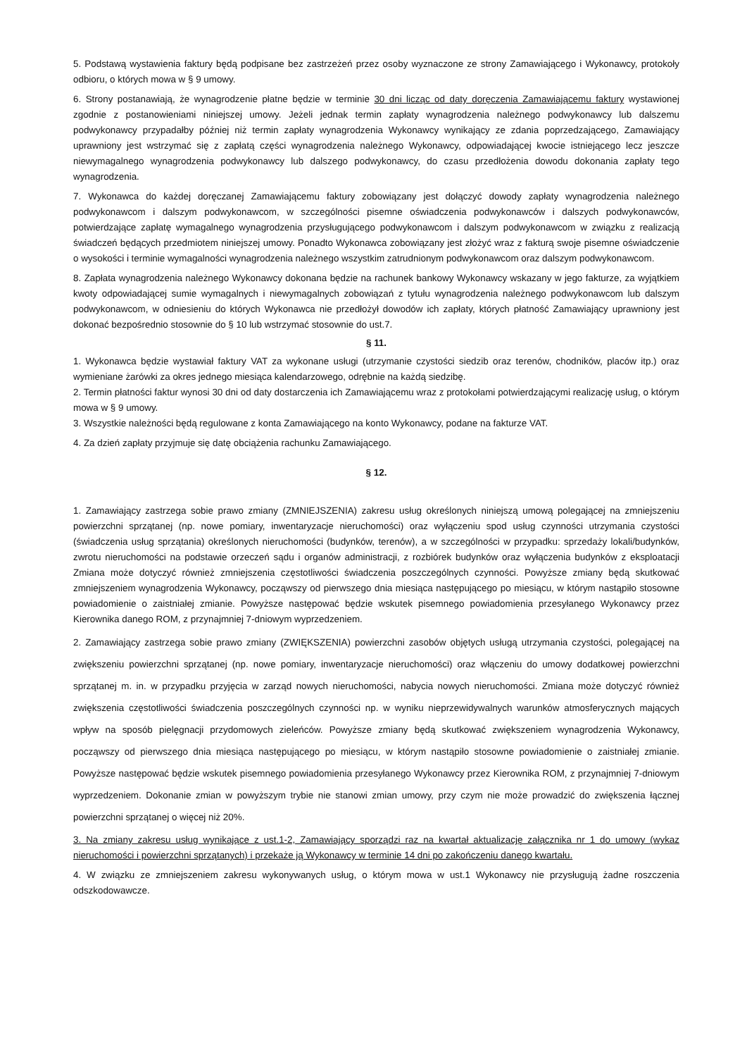5. Podstawą wystawienia faktury będą podpisane bez zastrzeżeń przez osoby wyznaczone ze strony Zamawiającego i Wykonawcy, protokoły odbioru, o których mowa w § 9 umowy.
6. Strony postanawiają, że wynagrodzenie płatne będzie w terminie 30 dni licząc od daty doręczenia Zamawiającemu faktury wystawionej zgodnie z postanowieniami niniejszej umowy. Jeżeli jednak termin zapłaty wynagrodzenia należnego podwykonawcy lub dalszemu podwykonawcy przypadałby później niż termin zapłaty wynagrodzenia Wykonawcy wynikający ze zdania poprzedzającego, Zamawiający uprawniony jest wstrzymać się z zapłatą części wynagrodzenia należnego Wykonawcy, odpowiadającej kwocie istniejącego lecz jeszcze niewymagalnego wynagrodzenia podwykonawcy lub dalszego podwykonawcy, do czasu przedłożenia dowodu dokonania zapłaty tego wynagrodzenia.
7. Wykonawca do każdej doręczanej Zamawiającemu faktury zobowiązany jest dołączyć dowody zapłaty wynagrodzenia należnego podwykonawcom i dalszym podwykonawcom, w szczególności pisemne oświadczenia podwykonawców i dalszych podwykonawców, potwierdzające zapłatę wymagalnego wynagrodzenia przysługującego podwykonawcom i dalszym podwykonawcom w związku z realizacją świadczeń będących przedmiotem niniejszej umowy. Ponadto Wykonawca zobowiązany jest złożyć wraz z fakturą swoje pisemne oświadczenie o wysokości i terminie wymagalności wynagrodzenia należnego wszystkim zatrudnionym podwykonawcom oraz dalszym podwykonawcom.
8. Zapłata wynagrodzenia należnego Wykonawcy dokonana będzie na rachunek bankowy Wykonawcy wskazany w jego fakturze, za wyjątkiem kwoty odpowiadającej sumie wymagalnych i niewymagalnych zobowiązań z tytułu wynagrodzenia należnego podwykonawcom lub dalszym podwykonawcom, w odniesieniu do których Wykonawca nie przedłożył dowodów ich zapłaty, których płatność Zamawiający uprawniony jest dokonać bezpośrednio stosownie do § 10 lub wstrzymać stosownie do ust.7.
§ 11.
1. Wykonawca będzie wystawiał faktury VAT za wykonane usługi (utrzymanie czystości siedzib oraz terenów, chodników, placów itp.) oraz wymieniane żarówki za okres jednego miesiąca kalendarzowego, odrębnie na każdą siedzibę.
2. Termin płatności faktur wynosi 30 dni od daty dostarczenia ich Zamawiającemu wraz z protokołami potwierdzającymi realizację usług, o którym mowa w § 9 umowy.
3. Wszystkie należności będą regulowane z konta Zamawiającego na konto Wykonawcy, podane na fakturze VAT.
4. Za dzień zapłaty przyjmuje się datę obciążenia rachunku Zamawiającego.
§ 12.
1. Zamawiający zastrzega sobie prawo zmiany (ZMNIEJSZENIA) zakresu usług określonych niniejszą umową polegającej na zmniejszeniu powierzchni sprzątanej (np. nowe pomiary, inwentaryzacje nieruchomości) oraz wyłączeniu spod usług czynności utrzymania czystości (świadczenia usług sprzątania) określonych nieruchomości (budynków, terenów), a w szczególności w przypadku: sprzedaży lokali/budynków, zwrotu nieruchomości na podstawie orzeczeń sądu i organów administracji, z rozbiórek budynków oraz wyłączenia budynków z eksploatacji Zmiana może dotyczyć również zmniejszenia częstotliwości świadczenia poszczególnych czynności. Powyższe zmiany będą skutkować zmniejszeniem wynagrodzenia Wykonawcy, począwszy od pierwszego dnia miesiąca następującego po miesiącu, w którym nastąpiło stosowne powiadomienie o zaistniałej zmianie. Powyższe następować będzie wskutek pisemnego powiadomienia przesyłanego Wykonawcy przez Kierownika danego ROM, z przynajmniej 7-dniowym wyprzedzeniem.
2. Zamawiający zastrzega sobie prawo zmiany (ZWIĘKSZENIA) powierzchni zasobów objętych usługą utrzymania czystości, polegającej na zwiększeniu powierzchni sprzątanej (np. nowe pomiary, inwentaryzacje nieruchomości) oraz włączeniu do umowy dodatkowej powierzchni sprzątanej m. in. w przypadku przyjęcia w zarząd nowych nieruchomości, nabycia nowych nieruchomości. Zmiana może dotyczyć również zwiększenia częstotliwości świadczenia poszczególnych czynności np. w wyniku nieprzewidywalnych warunków atmosferycznych mających wpływ na sposób pielęgnacji przydomowych zieleńców. Powyższe zmiany będą skutkować zwiększeniem wynagrodzenia Wykonawcy, począwszy od pierwszego dnia miesiąca następującego po miesiącu, w którym nastąpiło stosowne powiadomienie o zaistniałej zmianie. Powyższe następować będzie wskutek pisemnego powiadomienia przesyłanego Wykonawcy przez Kierownika ROM, z przynajmniej 7-dniowym wyprzedzeniem. Dokonanie zmian w powyższym trybie nie stanowi zmian umowy, przy czym nie może prowadzić do zwiększenia łącznej powierzchni sprzątanej o więcej niż 20%.
3. Na zmiany zakresu usług wynikające z ust.1-2, Zamawiający sporządzi raz na kwartał aktualizację załącznika nr 1 do umowy (wykaz nieruchomości i powierzchni sprzątanych) i przekaże ją Wykonawcy w terminie 14 dni po zakończeniu danego kwartału.
4. W związku ze zmniejszeniem zakresu wykonywanych usług, o którym mowa w ust.1 Wykonawcy nie przysługują żadne roszczenia odszkodowawcze.